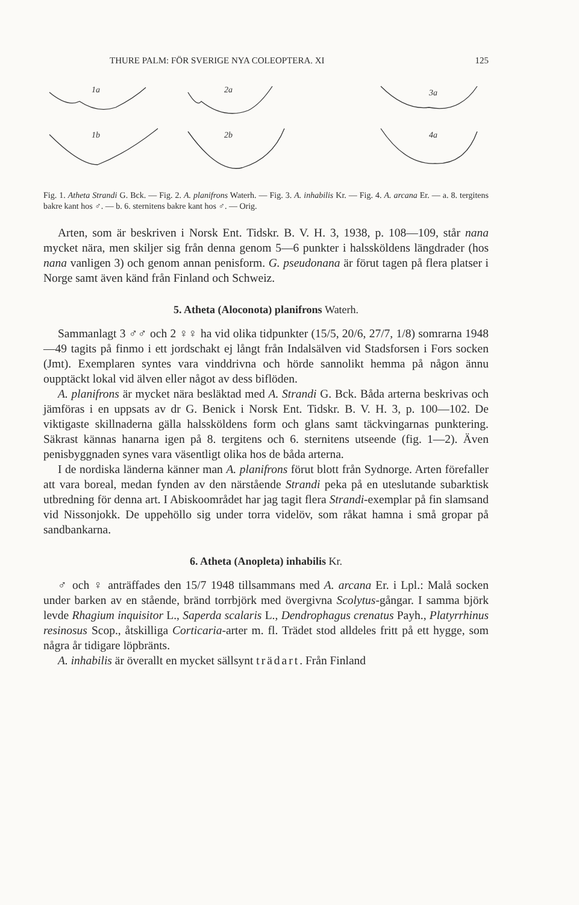THURE PALM: FÖR SVERIGE NYA COLEOPTERA. XI 125
1a
1b
2a
2b
3a
4a
Fig. 1. Atheta Strandi G. Bck. — Fig. 2. A. planifrons Waterh. — Fig. 3. A. inhabilis Kr. — Fig. 4. A. arcana Er. — a. 8. tergitens bakre kant hos ♂. — b. 6. sternitens bakre kant hos ♂. — Orig.
Arten, som är beskriven i Norsk Ent. Tidskr. B. V. H. 3, 1938, p. 108—109, står nana mycket nära, men skiljer sig från denna genom 5—6 punkter i halssköldens längdrader (hos nana vanligen 3) och genom annan penisform. G. pseudonana är förut tagen på flera platser i Norge samt även känd från Finland och Schweiz.
5. Atheta (Aloconota) planifrons Waterh.
Sammanlagt 3 ♂♂ och 2 ♀♀ ha vid olika tidpunkter (15/5, 20/6, 27/7, 1/8) somrarna 1948—49 tagits på finmo i ett jordschakt ej långt från Indalsälven vid Stadsforsen i Fors socken (Jmt). Exemplaren syntes vara vinddrivna och hörde sannolikt hemma på någon ännu oupptäckt lokal vid älven eller något av dess biflöden.
A. planifrons är mycket nära besläktad med A. Strandi G. Bck. Båda arterna beskrivas och jämföras i en uppsats av dr G. Benick i Norsk Ent. Tidskr. B. V. H. 3, p. 100—102. De viktigaste skillnaderna gälla halssköldens form och glans samt täckvingarnas punktering. Säkrast kännas hanarna igen på 8. tergitens och 6. sternitens utseende (fig. 1—2). Även penisbyggnaden synes vara väsentligt olika hos de båda arterna.
I de nordiska länderna känner man A. planifrons förut blott från Sydnorge. Arten förefaller att vara boreal, medan fynden av den närstående Strandi peka på en uteslutande subarktisk utbredning för denna art. I Abiskoområdet har jag tagit flera Strandi-exemplar på fin slamsand vid Nissonjokk. De uppehöllo sig under torra videlöv, som råkat hamna i små gropar på sandbankarna.
6. Atheta (Anopleta) inhabilis Kr.
♂ och ♀ anträffades den 15/7 1948 tillsammans med A. arcana Er. i Lpl.: Malå socken under barken av en stående, bränd torrbjörk med övergivna Scolytus-gångar. I samma björk levde Rhagium inquisitor L., Saperda scalaris L., Dendrophagus crenatus Payh., Platyrrhinus resinosus Scop., åtskilliga Corticaria-arter m. fl. Trädet stod alldeles fritt på ett hygge, som några år tidigare löpbränts.
A. inhabilis är överallt en mycket sällsynt trädart. Från Finland